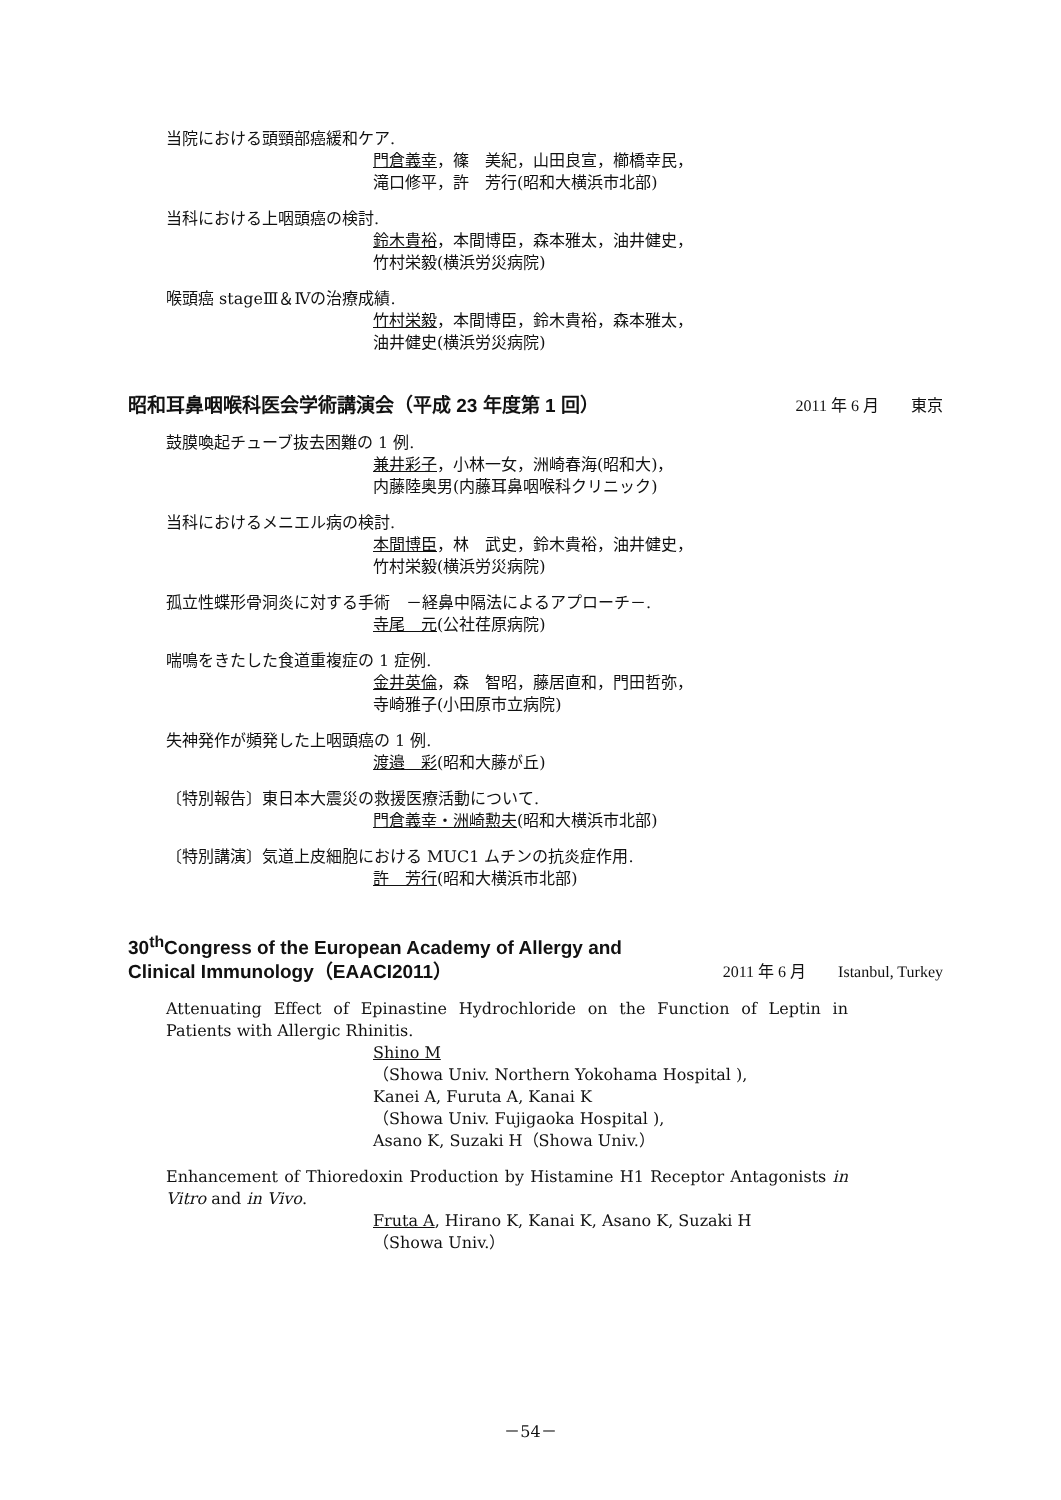当院における頭頸部癌緩和ケア.
門倉義幸，篠　美紀，山田良宣，櫛橋幸民，
滝口修平，許　芳行(昭和大横浜市北部)
当科における上咽頭癌の検討.
鈴木貴裕，本間博臣，森本雅太，油井健史，
竹村栄毅(横浜労災病院)
喉頭癌 stageⅢ＆Ⅳの治療成績.
竹村栄毅，本間博臣，鈴木貴裕，森本雅太，
油井健史(横浜労災病院)
昭和耳鼻咽喉科医会学術講演会（平成 23 年度第 1 回） 2011 年 6 月　　東京
鼓膜喚起チューブ抜去困難の 1 例.
兼井彩子，小林一女，洲崎春海(昭和大)，
内藤陸奥男(内藤耳鼻咽喉科クリニック)
当科におけるメニエル病の検討.
本間博臣，林　武史，鈴木貴裕，油井健史，
竹村栄毅(横浜労災病院)
孤立性蝶形骨洞炎に対する手術　－経鼻中隔法によるアプローチ－.
寺尾　元(公社荏原病院)
喘鳴をきたした食道重複症の 1 症例.
金井英倫，森　智昭，藤居直和，門田哲弥，
寺崎雅子(小田原市立病院)
失神発作が頻発した上咽頭癌の 1 例.
渡邉　彩(昭和大藤が丘)
〔特別報告〕東日本大震災の救援医療活動について.
門倉義幸・洲崎勲夫(昭和大横浜市北部)
〔特別講演〕気道上皮細胞における MUC1 ムチンの抗炎症作用.
許　芳行(昭和大横浜市北部)
30<sup>th</sup>Congress of the European Academy of Allergy and
Clinical Immunology（EAACI2011） 2011 年 6 月　　Istanbul, Turkey
Attenuating Effect of Epinastine Hydrochloride on the Function of Leptin in Patients with Allergic Rhinitis.
Shino M
（Showa Univ. Northern Yokohama Hospital ),
Kanei A, Furuta A, Kanai K
（Showa Univ. Fujigaoka Hospital ),
Asano K, Suzaki H（Showa Univ.）
Enhancement of Thioredoxin Production by Histamine H1 Receptor Antagonists in Vitro and in Vivo.
Fruta A, Hirano K, Kanai K, Asano K, Suzaki H
（Showa Univ.）
－54－